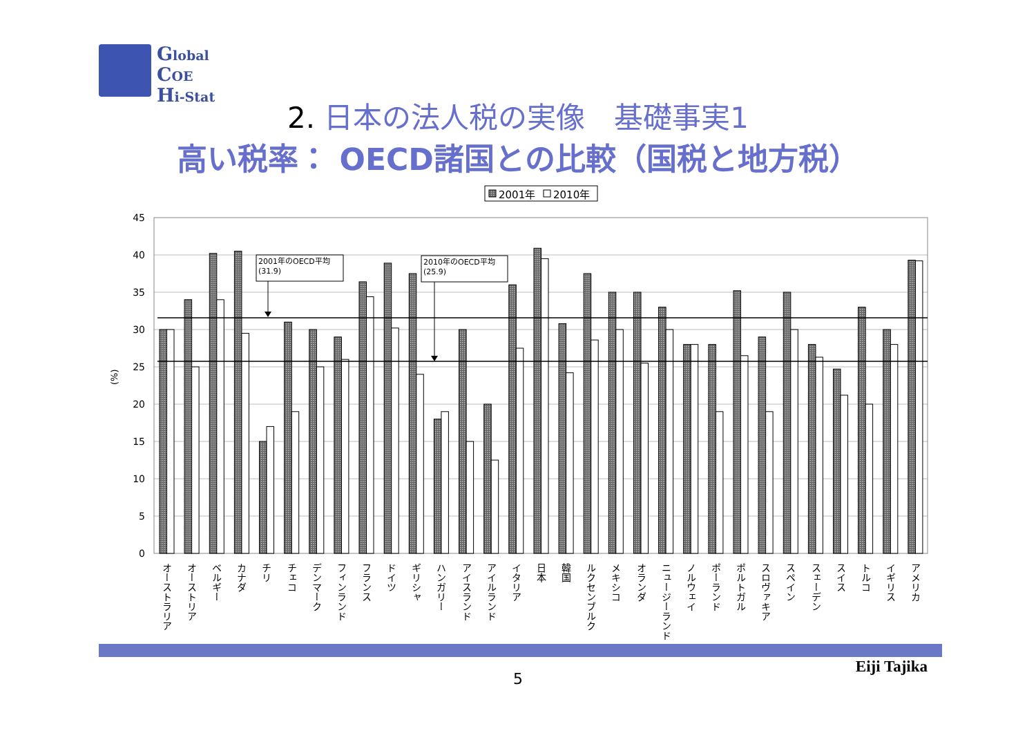Global
COE
Hi-Stat
2. 日本の法人税の実像　基礎事実1
高い税率： OECD諸国との比較（国税と地方税）
2001年
2010年
45
40
35
30
25
20
15
10
5
0
(%)
2001年のOECD平均
(31.9)
2010年のOECD平均
(25.9)
オーストラリア
オーストリア
ベルギー
カナダ
チリ
チェコ
デンマーク
フィンランド
フランス
ドイツ
ギリシャ
ハンガリー
アイスランド
アイルランド
イタリア
日本
韓国
ルクセンブルク
メキシコ
オランダ
ニュージーランド
ノルウェイ
ポーランド
ポルトガル
スロヴァキア
スペイン
スェーデン
スイス
トルコ
イギリス
アメリカ
Eiji Tajika
5